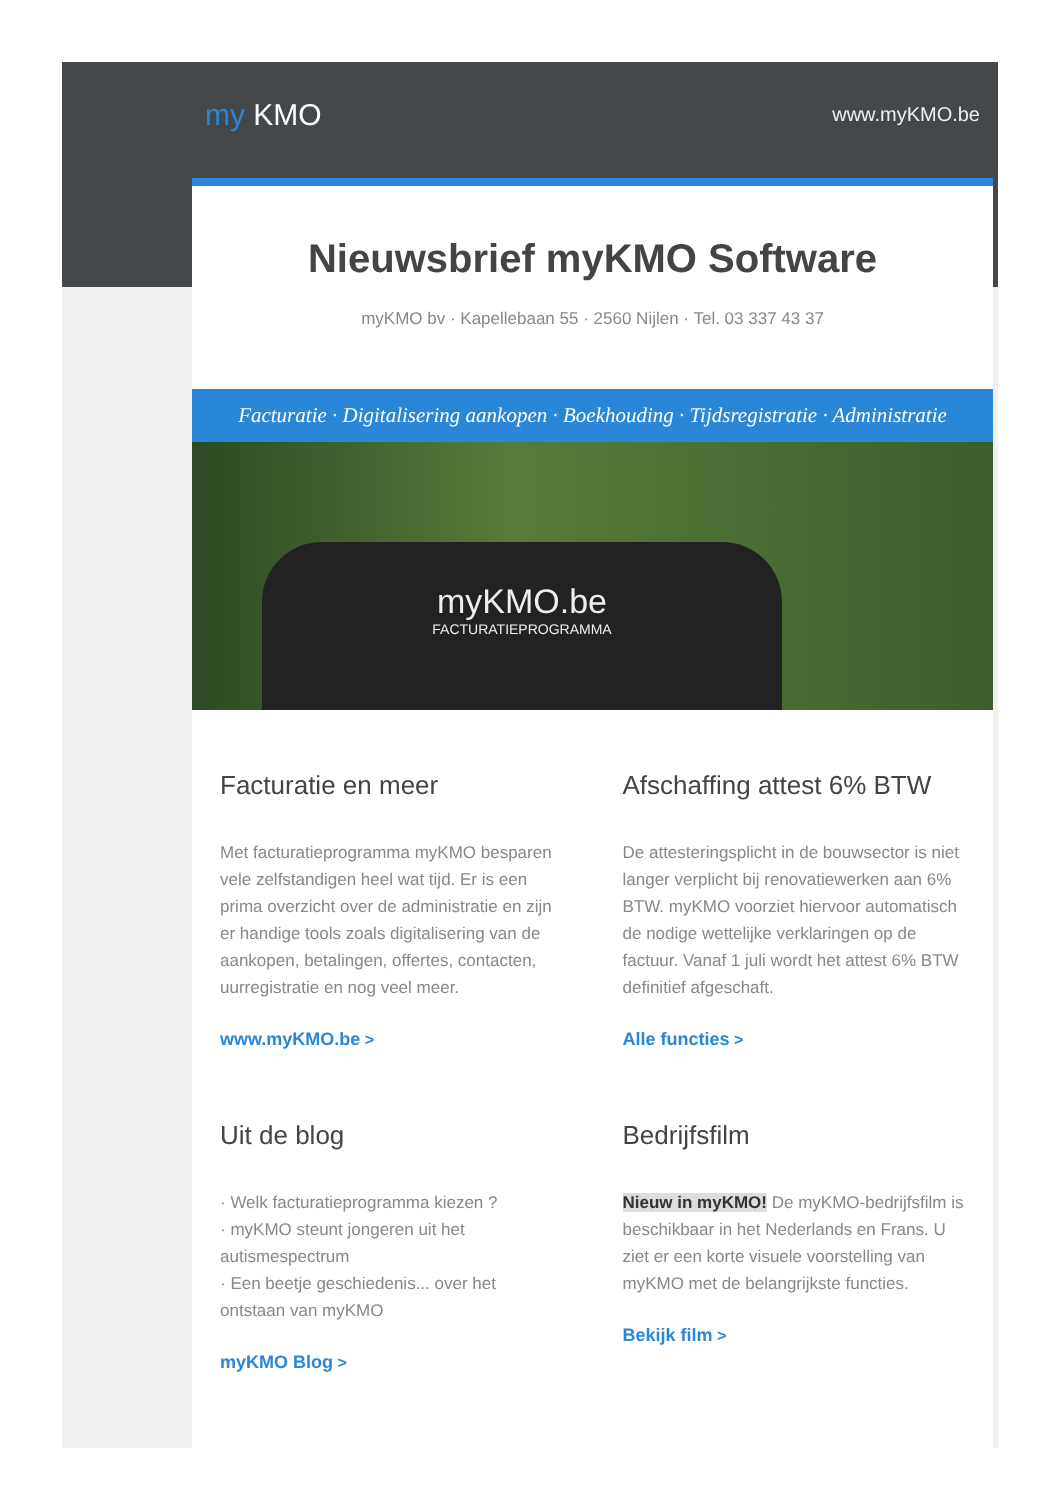my KMO
www.myKMO.be
Nieuwsbrief myKMO Software
myKMO bv · Kapellebaan 55 · 2560 Nijlen · Tel. 03 337 43 37
Facturatie · Digitalisering aankopen · Boekhouding · Tijdsregistratie · Administratie
myKMO.be
FACTURATIEPROGRAMMA
Facturatie en meer
Met facturatieprogramma myKMO besparen vele zelfstandigen heel wat tijd. Er is een prima overzicht over de administratie en zijn er handige tools zoals digitalisering van de aankopen, betalingen, offertes, contacten, uurregistratie en nog veel meer.
www.myKMO.be >
Afschaffing attest 6% BTW
De attesteringsplicht in de bouwsector is niet langer verplicht bij renovatiewerken aan 6% BTW. myKMO voorziet hiervoor automatisch de nodige wettelijke verklaringen op de factuur. Vanaf 1 juli wordt het attest 6% BTW definitief afgeschaft.
Alle functies >
Uit de blog
· Welk facturatieprogramma kiezen ?
· myKMO steunt jongeren uit het autismespectrum
· Een beetje geschiedenis... over het ontstaan van myKMO
myKMO Blog >
Bedrijfsfilm
Nieuw in myKMO! De myKMO-bedrijfsfilm is beschikbaar in het Nederlands en Frans. U ziet er een korte visuele voorstelling van myKMO met de belangrijkste functies.
Bekijk film >